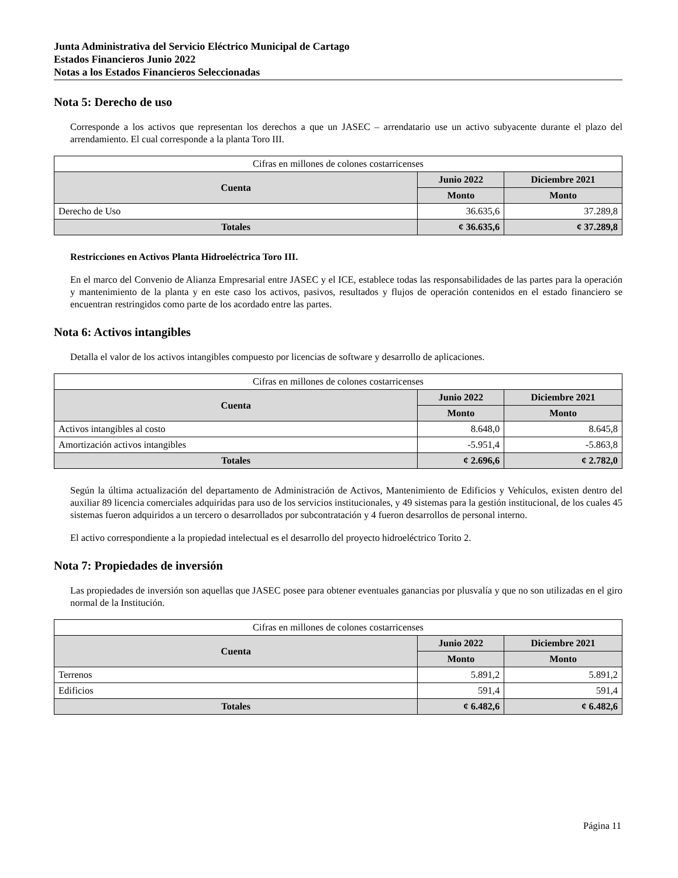Junta Administrativa del Servicio Eléctrico Municipal de Cartago
Estados Financieros Junio 2022
Notas a los Estados Financieros Seleccionadas
Nota 5: Derecho de uso
Corresponde a los activos que representan los derechos a que un JASEC – arrendatario use un activo subyacente durante el plazo del arrendamiento. El cual corresponde a la planta Toro III.
| Cifras en millones de colones costarricenses | | |
| Cuenta | Junio 2022 | Diciembre 2021 |
| | Monto | Monto |
| Derecho de Uso | 36.635,6 | 37.289,8 |
| Totales | ¢ 36.635,6 | ¢ 37.289,8 |
Restricciones en Activos Planta Hidroeléctrica Toro III.
En el marco del Convenio de Alianza Empresarial entre JASEC y el ICE, establece todas las responsabilidades de las partes para la operación y mantenimiento de la planta y en este caso los activos, pasivos, resultados y flujos de operación contenidos en el estado financiero se encuentran restringidos como parte de los acordado entre las partes.
Nota 6: Activos intangibles
Detalla el valor de los activos intangibles compuesto por licencias de software y desarrollo de aplicaciones.
| Cifras en millones de colones costarricenses | | |
| Cuenta | Junio 2022 | Diciembre 2021 |
| | Monto | Monto |
| Activos intangibles al costo | 8.648,0 | 8.645,8 |
| Amortización activos intangibles | -5.951,4 | -5.863,8 |
| Totales | ¢ 2.696,6 | ¢ 2.782,0 |
Según la última actualización del departamento de Administración de Activos, Mantenimiento de Edificios y Vehículos, existen dentro del auxiliar 89 licencia comerciales adquiridas para uso de los servicios institucionales, y 49 sistemas para la gestión institucional, de los cuales 45 sistemas fueron adquiridos a un tercero o desarrollados por subcontratación y 4 fueron desarrollos de personal interno.
El activo correspondiente a la propiedad intelectual es el desarrollo del proyecto hidroeléctrico Torito 2.
Nota 7: Propiedades de inversión
Las propiedades de inversión son aquellas que JASEC posee para obtener eventuales ganancias por plusvalía y que no son utilizadas en el giro normal de la Institución.
| Cifras en millones de colones costarricenses | | |
| Cuenta | Junio 2022 | Diciembre 2021 |
| | Monto | Monto |
| Terrenos | 5.891,2 | 5.891,2 |
| Edificios | 591,4 | 591,4 |
| Totales | ¢ 6.482,6 | ¢ 6.482,6 |
Página 11